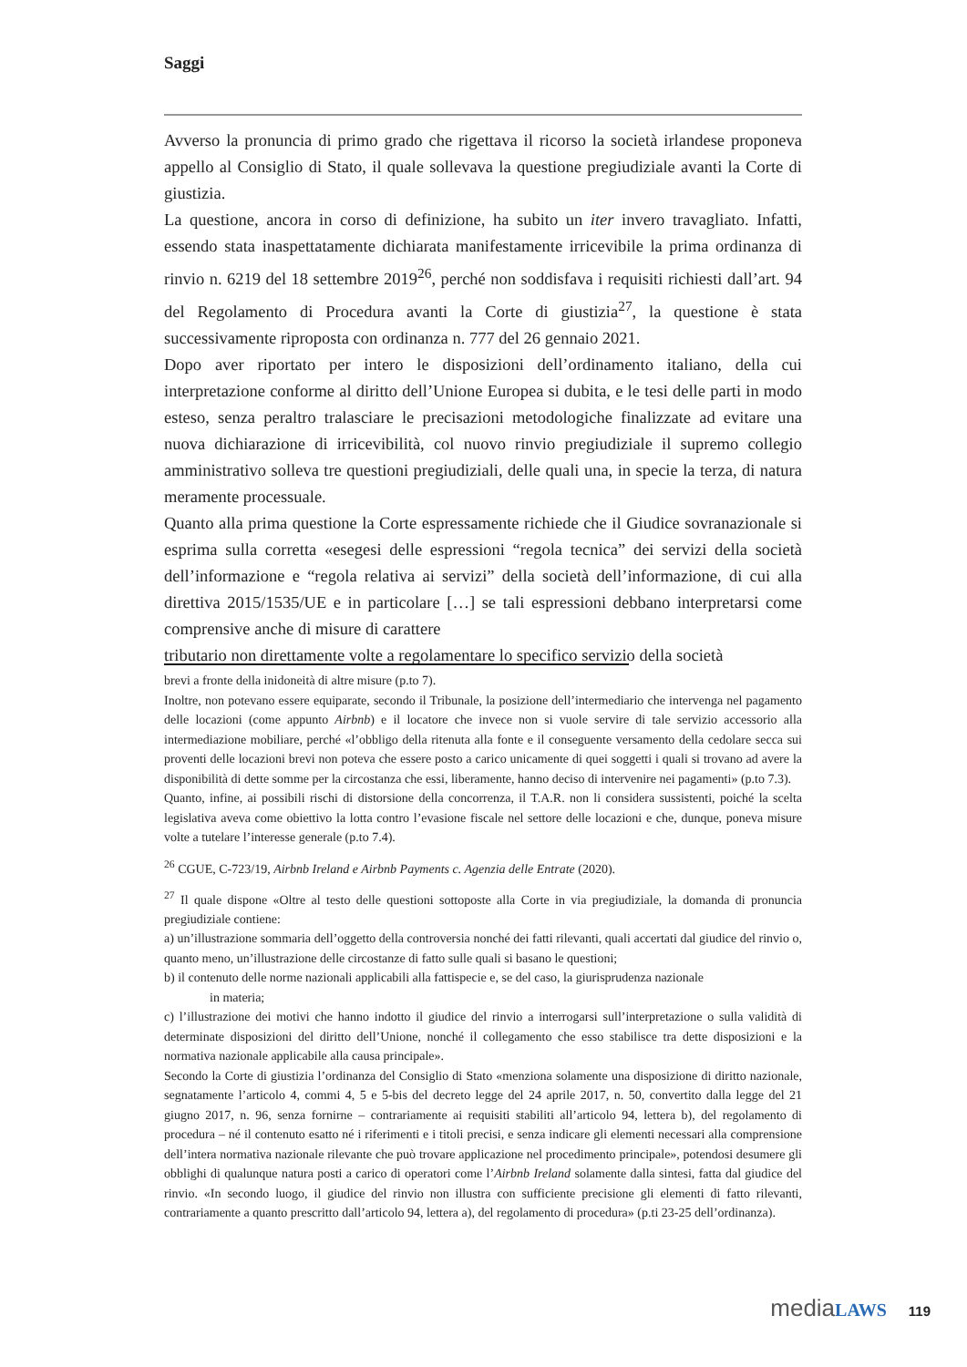Saggi
Avverso la pronuncia di primo grado che rigettava il ricorso la società irlandese proponeva appello al Consiglio di Stato, il quale sollevava la questione pregiudiziale avanti la Corte di giustizia.
La questione, ancora in corso di definizione, ha subito un iter invero travagliato. Infatti, essendo stata inaspettatamente dichiarata manifestamente irricevibile la prima ordinanza di rinvio n. 6219 del 18 settembre 2019<sup>26</sup>, perché non soddisfava i requisiti richiesti dall’art. 94 del Regolamento di Procedura avanti la Corte di giustizia<sup>27</sup>, la questione è stata successivamente riproposta con ordinanza n. 777 del 26 gennaio 2021.
Dopo aver riportato per intero le disposizioni dell’ordinamento italiano, della cui interpretazione conforme al diritto dell’Unione Europea si dubita, e le tesi delle parti in modo esteso, senza peraltro tralasciare le precisazioni metodologiche finalizzate ad evitare una nuova dichiarazione di irricevibilità, col nuovo rinvio pregiudiziale il supremo collegio amministrativo solleva tre questioni pregiudiziali, delle quali una, in specie la terza, di natura meramente processuale.
Quanto alla prima questione la Corte espressamente richiede che il Giudice sovranazionale si esprima sulla corretta «esegesi delle espressioni “regola tecnica” dei servizi della società dell’informazione e “regola relativa ai servizi” della società dell’informazione, di cui alla direttiva 2015/1535/UE e in particolare […] se tali espressioni debbano interpretarsi come comprensive anche di misure di carattere
tributario non direttamente volte a regolamentare lo specifico servizio della società
brevi a fronte della inidoneità di altre misure (p.to 7).
Inoltre, non potevano essere equiparate, secondo il Tribunale, la posizione dell’intermediario che intervenga nel pagamento delle locazioni (come appunto Airbnb) e il locatore che invece non si vuole servire di tale servizio accessorio alla intermediazione mobiliare, perché «l’obbligo della ritenuta alla fonte e il conseguente versamento della cedolare secca sui proventi delle locazioni brevi non poteva che essere posto a carico unicamente di quei soggetti i quali si trovano ad avere la disponibilità di dette somme per la circostanza che essi, liberamente, hanno deciso di intervenire nei pagamenti» (p.to 7.3).
Quanto, infine, ai possibili rischi di distorsione della concorrenza, il T.A.R. non li considera sussistenti, poiché la scelta legislativa aveva come obiettivo la lotta contro l’evasione fiscale nel settore delle locazioni e che, dunque, poneva misure volte a tutelare l’interesse generale (p.to 7.4).
<sup>26</sup> CGUE, C-723/19, Airbnb Ireland e Airbnb Payments c. Agenzia delle Entrate (2020).
<sup>27</sup> Il quale dispone «Oltre al testo delle questioni sottoposte alla Corte in via pregiudiziale, la domanda di pronuncia pregiudiziale contiene:
a) un’illustrazione sommaria dell’oggetto della controversia nonché dei fatti rilevanti, quali accertati dal giudice del rinvio o, quanto meno, un’illustrazione delle circostanze di fatto sulle quali si basano le questioni;
b) il contenuto delle norme nazionali applicabili alla fattispecie e, se del caso, la giurisprudenza nazionale
in materia;
c) l’illustrazione dei motivi che hanno indotto il giudice del rinvio a interrogarsi sull’interpretazione o sulla validità di determinate disposizioni del diritto dell’Unione, nonché il collegamento che esso stabilisce tra dette disposizioni e la normativa nazionale applicabile alla causa principale».
Secondo la Corte di giustizia l’ordinanza del Consiglio di Stato «menziona solamente una disposizione di diritto nazionale, segnatamente l’articolo 4, commi 4, 5 e 5-bis del decreto legge del 24 aprile 2017, n. 50, convertito dalla legge del 21 giugno 2017, n. 96, senza fornirne – contrariamente ai requisiti stabiliti all’articolo 94, lettera b), del regolamento di procedura – né il contenuto esatto né i riferimenti e i titoli precisi, e senza indicare gli elementi necessari alla comprensione dell’intera normativa nazionale rilevante che può trovare applicazione nel procedimento principale», potendosi desumere gli obblighi di qualunque natura posti a carico di operatori come l’Airbnb Ireland solamente dalla sintesi, fatta dal giudice del rinvio. «In secondo luogo, il giudice del rinvio non illustra con sufficiente precisione gli elementi di fatto rilevanti, contrariamente a quanto prescritto dall’articolo 94, lettera a), del regolamento di procedura» (p.ti 23-25 dell’ordinanza).
mediaLAWS 119